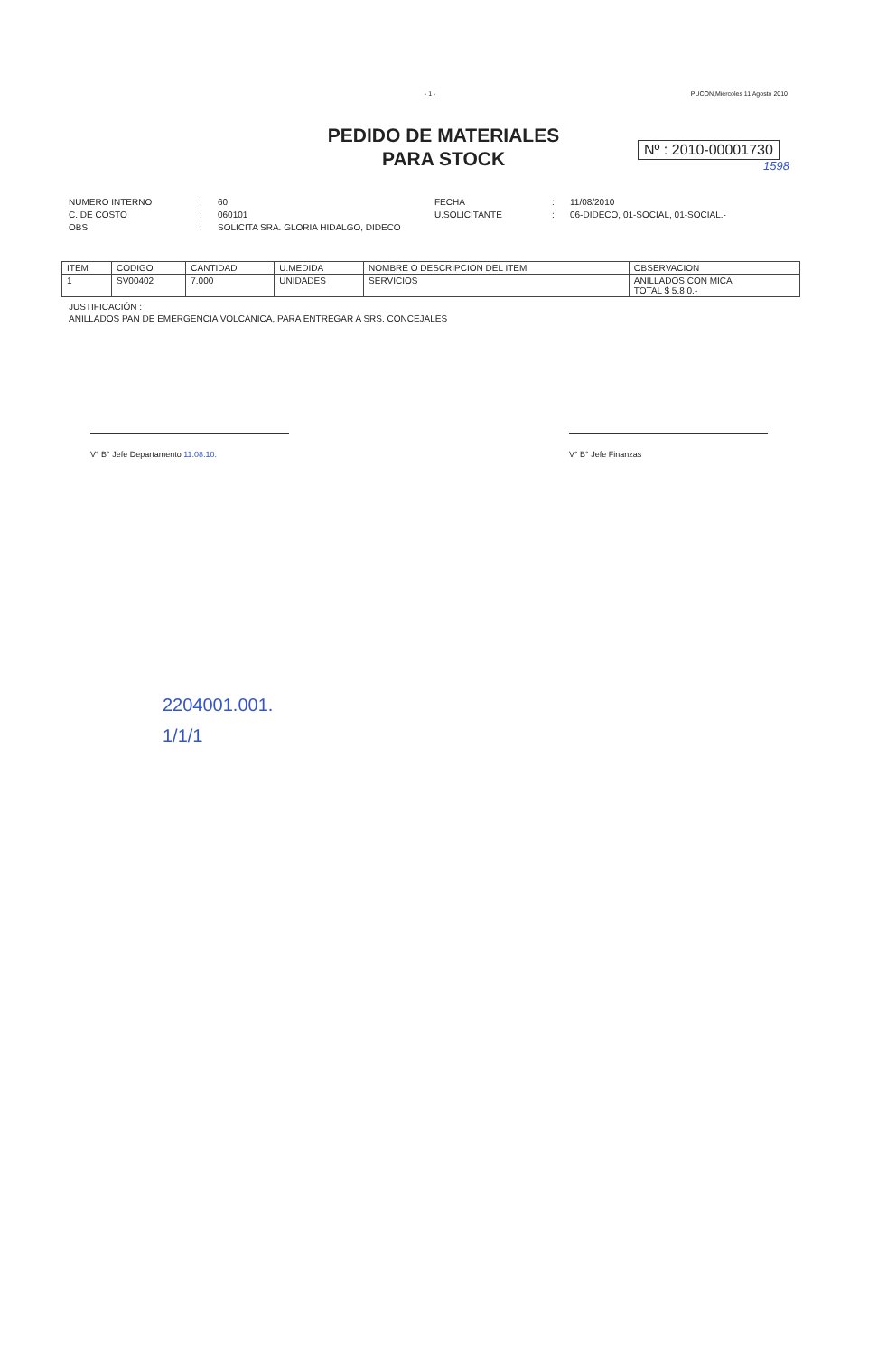- 1 - PUCON,Miércoles 11 Agosto 2010
PEDIDO DE MATERIALES
PARA STOCK
Nº : 2010-00001730
1598
NUMERO INTERNO: 60 FECHA: 11/08/2010 C. DE COSTO: 060101 U.SOLICITANTE: 06-DIDECO, 01-SOCIAL, 01-SOCIAL.- OBS: SOLICITA SRA. GLORIA HIDALGO, DIDECO
| ITEM | CODIGO | CANTIDAD | U.MEDIDA | NOMBRE O DESCRIPCION DEL ITEM | OBSERVACION |
| --- | --- | --- | --- | --- | --- |
| 1 | SV00402 | 7.000 | UNIDADES | SERVICIOS | ANILLADOS CON MICA TOTAL $ 5.8 0.- |
JUSTIFICACIÓN :
ANILLADOS PAN DE EMERGENCIA VOLCANICA, PARA ENTREGAR A SRS. CONCEJALES
V° B° Jefe Departamento 11.08.10. V° B° Jefe Finanzas
2204001.001.
1/1/1